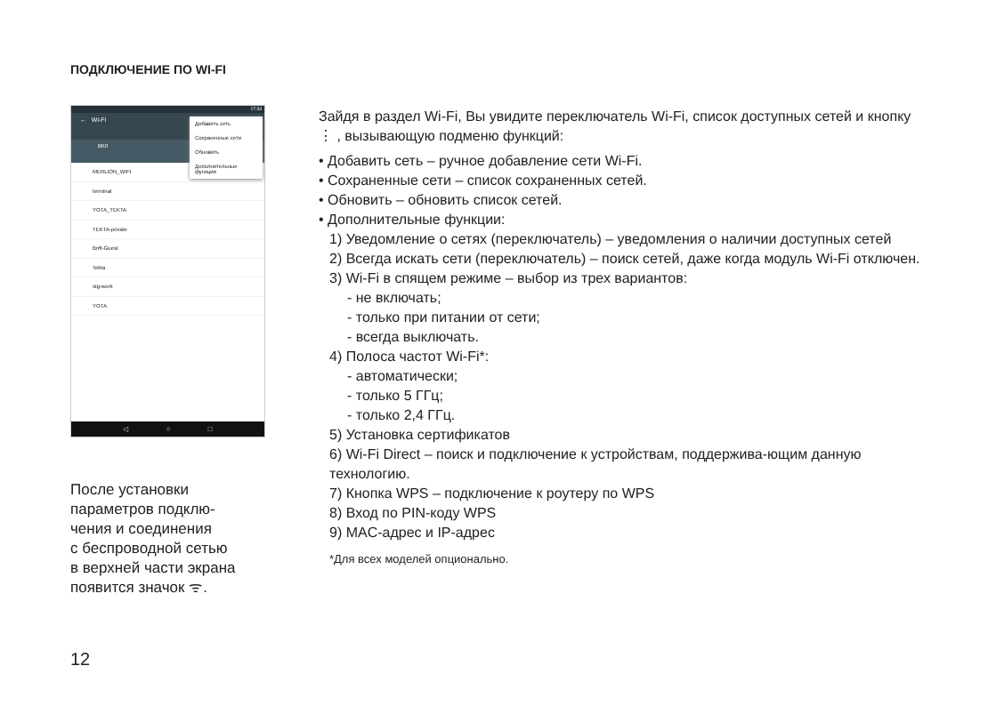ПОДКЛЮЧЕНИЕ ПО WI-FI
17:33
← Wi-Fi
ВКЛ
MERLION_WIFI
terminal
YOTA_TEKTA
TEKTA-private
Bnft-Guest
Tekta
stg-work
YOTA
Добавить сеть
Сохраненные сети
Обновить
Дополнительные функции
◁ ○ □
После установки
параметров подклю-
чения и соединения
с беспроводной сетью
в верхней части экрана
появится значок ᯤ.
12
Зайдя в раздел Wi-Fi, Вы увидите переключатель Wi-Fi, список доступных сетей и кнопку ⋮ , вызывающую подменю функций:
• Добавить сеть – ручное добавление сети Wi-Fi.
• Сохраненные сети – список сохраненных сетей.
• Обновить – обновить список сетей.
• Дополнительные функции:
1) Уведомление о сетях (переключатель) – уведомления о наличии доступных сетей
2) Всегда искать сети (переключатель) – поиск сетей, даже когда модуль Wi-Fi отключен.
3) Wi-Fi в спящем режиме – выбор из трех вариантов:
- не включать;
- только при питании от сети;
- всегда выключать.
4) Полоса частот Wi-Fi*:
- автоматически;
- только 5 ГГц;
- только 2,4 ГГц.
5) Установка сертификатов
6) Wi-Fi Direct – поиск и подключение к устройствам, поддержива-ющим данную технологию.
7) Кнопка WPS – подключение к роутеру по WPS
8) Вход по PIN-коду WPS
9) MAC-адрес и IP-адрес
*Для всех моделей опционально.